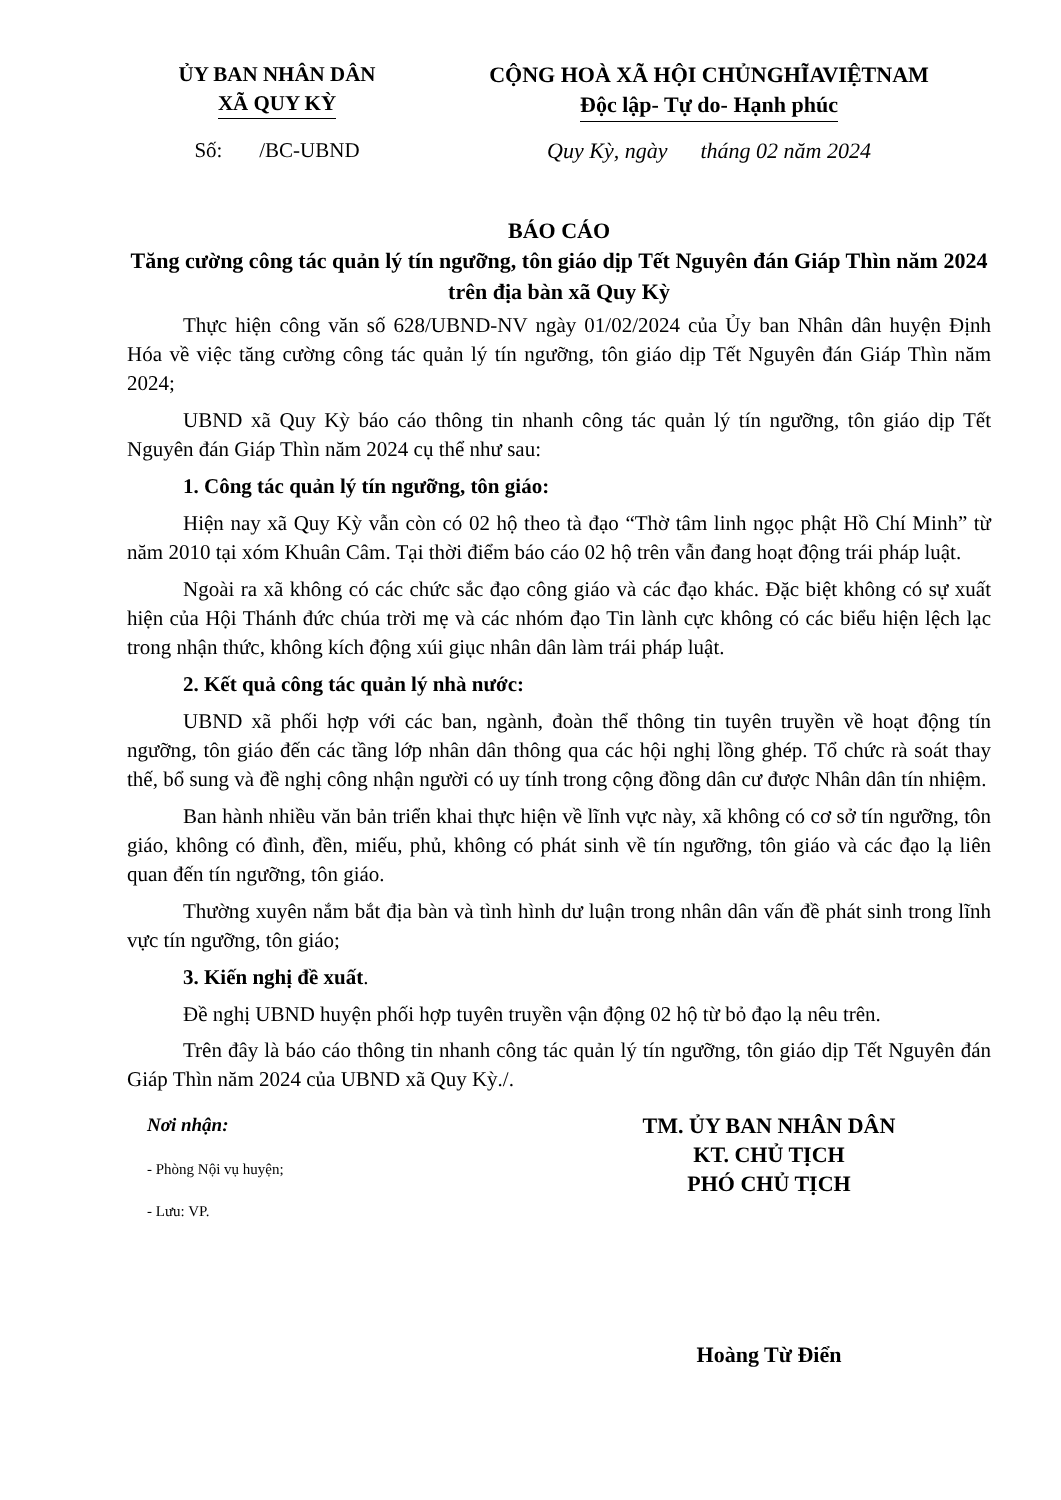ỦY BAN NHÂN DÂN
XÃ QUY KỲ
CỘNG HOÀ XÃ HỘI CHỦNGHĨAVIỆTNAM
Độc lập- Tự do- Hạnh phúc
Số: /BC-UBND Quy Kỳ, ngày tháng 02 năm 2024
BÁO CÁO
Tăng cường công tác quản lý tín ngưỡng, tôn giáo dịp Tết Nguyên đán Giáp Thìn năm 2024 trên địa bàn xã Quy Kỳ
Thực hiện công văn số 628/UBND-NV ngày 01/02/2024 của Ủy ban Nhân dân huyện Định Hóa về việc tăng cường công tác quản lý tín ngưỡng, tôn giáo dịp Tết Nguyên đán Giáp Thìn năm 2024;
UBND xã Quy Kỳ báo cáo thông tin nhanh công tác quản lý tín ngưỡng, tôn giáo dịp Tết Nguyên đán Giáp Thìn năm 2024 cụ thể như sau:
1. Công tác quản lý tín ngưỡng, tôn giáo:
Hiện nay xã Quy Kỳ vẫn còn có 02 hộ theo tà đạo “Thờ tâm linh ngọc phật Hồ Chí Minh” từ năm 2010 tại xóm Khuân Câm. Tại thời điểm báo cáo 02 hộ trên vẫn đang hoạt động trái pháp luật.
Ngoài ra xã không có các chức sắc đạo công giáo và các đạo khác. Đặc biệt không có sự xuất hiện của Hội Thánh đức chúa trời mẹ và các nhóm đạo Tin lành cực không có các biểu hiện lệch lạc trong nhận thức, không kích động xúi giục nhân dân làm trái pháp luật.
2. Kết quả công tác quản lý nhà nước:
UBND xã phối hợp với các ban, ngành, đoàn thể thông tin tuyên truyền về hoạt động tín ngưỡng, tôn giáo đến các tầng lớp nhân dân thông qua các hội nghị lồng ghép. Tổ chức rà soát thay thế, bổ sung và đề nghị công nhận người có uy tính trong cộng đồng dân cư được Nhân dân tín nhiệm.
Ban hành nhiều văn bản triển khai thực hiện về lĩnh vực này, xã không có cơ sở tín ngưỡng, tôn giáo, không có đình, đền, miếu, phủ, không có phát sinh về tín ngưỡng, tôn giáo và các đạo lạ liên quan đến tín ngưỡng, tôn giáo.
Thường xuyên nắm bắt địa bàn và tình hình dư luận trong nhân dân vấn đề phát sinh trong lĩnh vực tín ngưỡng, tôn giáo;
3. Kiến nghị đề xuất.
Đề nghị UBND huyện phối hợp tuyên truyền vận động 02 hộ từ bỏ đạo lạ nêu trên.
Trên đây là báo cáo thông tin nhanh công tác quản lý tín ngưỡng, tôn giáo dịp Tết Nguyên đán Giáp Thìn năm 2024 của UBND xã Quy Kỳ./.
Nơi nhận:
- Phòng Nội vụ huyện;
- Lưu: VP.
TM. ỦY BAN NHÂN DÂN
KT. CHỦ TỊCH
PHÓ CHỦ TỊCH
Hoàng Từ Điển